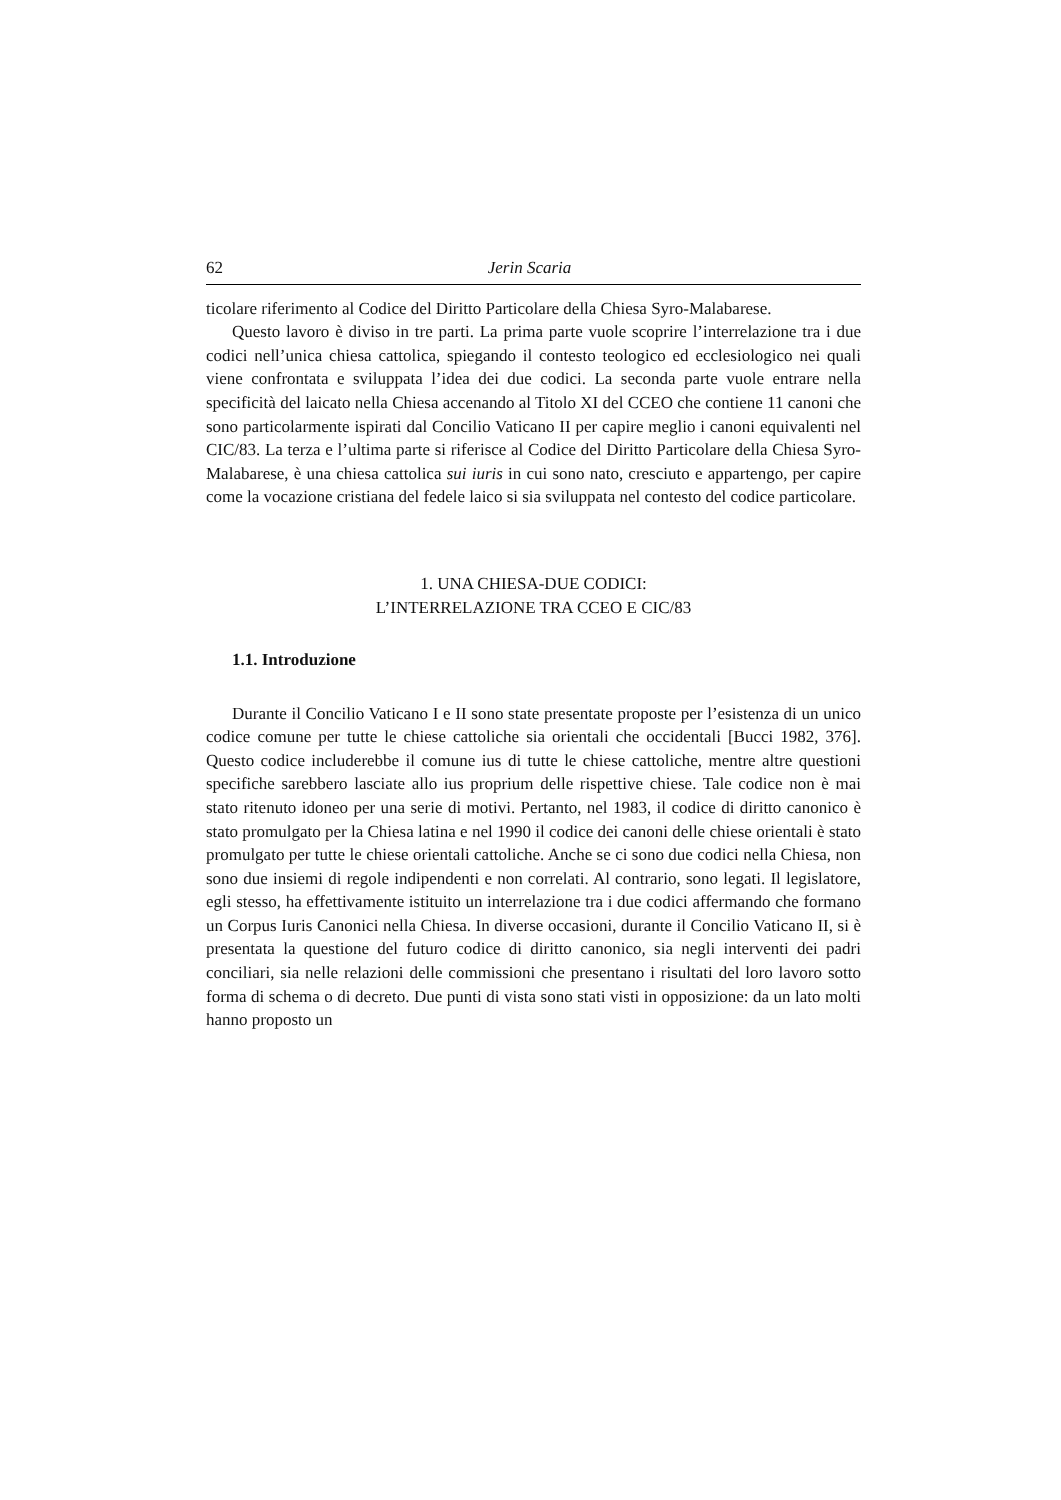62 Jerin Scaria
ticolare riferimento al Codice del Diritto Particolare della Chiesa Syro-Malabarese.
Questo lavoro è diviso in tre parti. La prima parte vuole scoprire l’interrelazione tra i due codici nell’unica chiesa cattolica, spiegando il contesto teologico ed ecclesiologico nei quali viene confrontata e sviluppata l’idea dei due codici. La seconda parte vuole entrare nella specificità del laicato nella Chiesa accenando al Titolo XI del CCEO che contiene 11 canoni che sono particolarmente ispirati dal Concilio Vaticano II per capire meglio i canoni equivalenti nel CIC/83. La terza e l’ultima parte si riferisce al Codice del Diritto Particolare della Chiesa Syro-Malabarese, è una chiesa cattolica sui iuris in cui sono nato, cresciuto e appartengo, per capire come la vocazione cristiana del fedele laico si sia sviluppata nel contesto del codice particolare.
1. UNA CHIESA-DUE CODICI:
L’INTERRELAZIONE TRA CCEO E CIC/83
1.1. Introduzione
Durante il Concilio Vaticano I e II sono state presentate proposte per l’esistenza di un unico codice comune per tutte le chiese cattoliche sia orientali che occidentali [Bucci 1982, 376]. Questo codice includerebbe il comune ius di tutte le chiese cattoliche, mentre altre questioni specifiche sarebbero lasciate allo ius proprium delle rispettive chiese. Tale codice non è mai stato ritenuto idoneo per una serie di motivi. Pertanto, nel 1983, il codice di diritto canonico è stato promulgato per la Chiesa latina e nel 1990 il codice dei canoni delle chiese orientali è stato promulgato per tutte le chiese orientali cattoliche. Anche se ci sono due codici nella Chiesa, non sono due insiemi di regole indipendenti e non correlati. Al contrario, sono legati. Il legislatore, egli stesso, ha effettivamente istituito un interrelazione tra i due codici affermando che formano un Corpus Iuris Canonici nella Chiesa. In diverse occasioni, durante il Concilio Vaticano II, si è presentata la questione del futuro codice di diritto canonico, sia negli interventi dei padri conciliari, sia nelle relazioni delle commissioni che presentano i risultati del loro lavoro sotto forma di schema o di decreto. Due punti di vista sono stati visti in opposizione: da un lato molti hanno proposto un